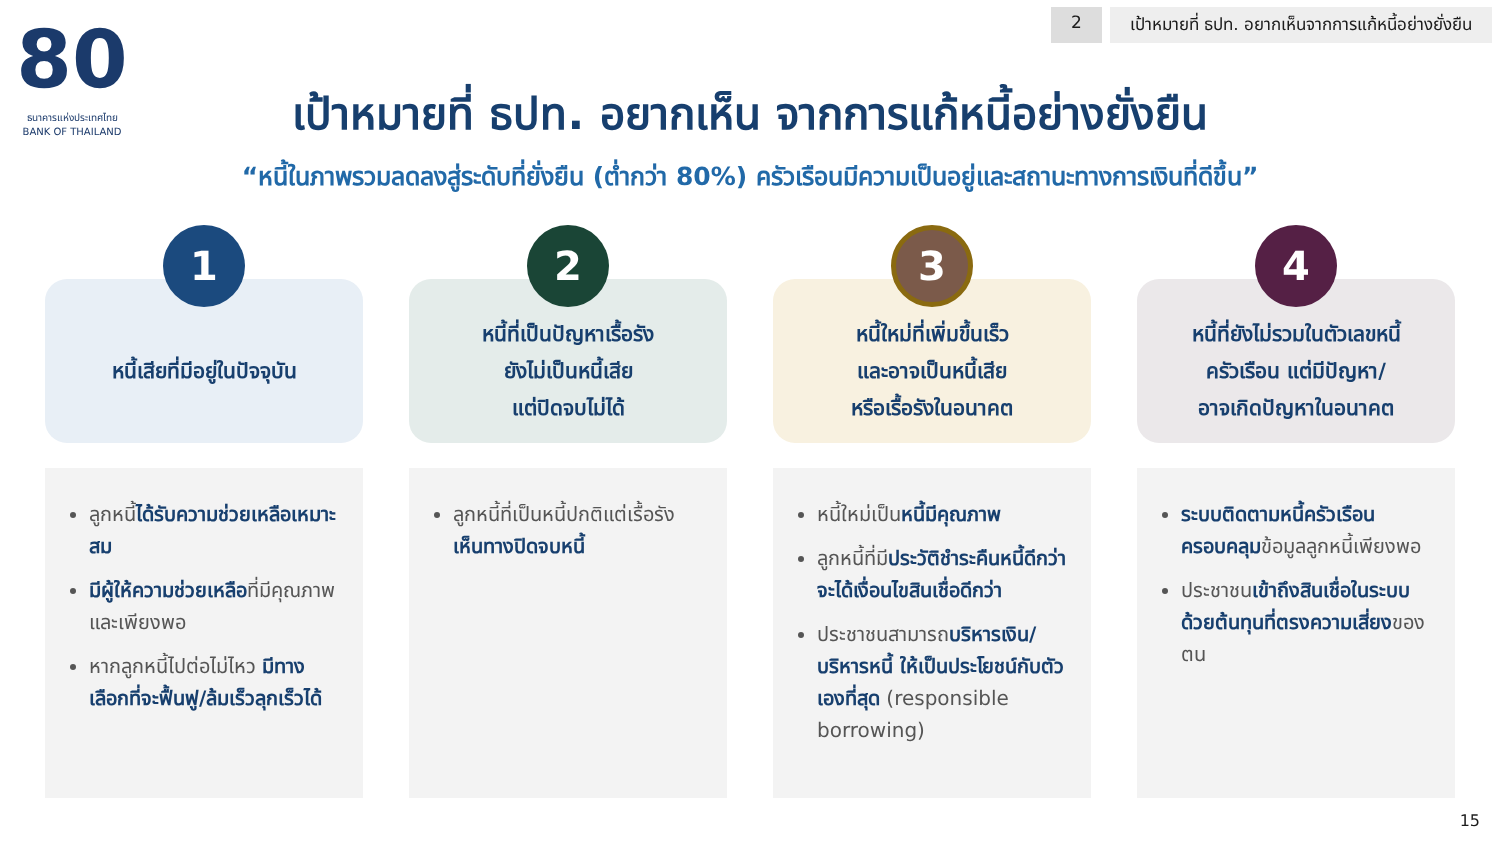80
ธนาคารแห่งประเทศไทย
BANK OF THAILAND
2 เป้าหมายที่ ธปท. อยากเห็นจากการแก้หนี้อย่างยั่งยืน
เป้าหมายที่ ธปท. อยากเห็น จากการแก้หนี้อย่างยั่งยืน
“หนี้ในภาพรวมลดลงสู่ระดับที่ยั่งยืน (ต่ำกว่า 80%) ครัวเรือนมีความเป็นอยู่และสถานะทางการเงินที่ดีขึ้น”
1
หนี้เสียที่มีอยู่ในปัจจุบัน
ลูกหนี้ได้รับความช่วยเหลือเหมาะสม
มีผู้ให้ความช่วยเหลือที่มีคุณภาพและเพียงพอ
หากลูกหนี้ไปต่อไม่ไหว มีทางเลือกที่จะฟื้นฟู/ล้มเร็วลุกเร็วได้
2
หนี้ที่เป็นปัญหาเรื้อรัง
ยังไม่เป็นหนี้เสีย
แต่ปิดจบไม่ได้
ลูกหนี้ที่เป็นหนี้ปกติแต่เรื้อรัง เห็นทางปิดจบหนี้
3
หนี้ใหม่ที่เพิ่มขึ้นเร็ว
และอาจเป็นหนี้เสีย
หรือเรื้อรังในอนาคต
หนี้ใหม่เป็นหนี้มีคุณภาพ
ลูกหนี้ที่มีประวัติชำระคืนหนี้ดีกว่า จะได้เงื่อนไขสินเชื่อดีกว่า
ประชาชนสามารถบริหารเงิน/บริหารหนี้ ให้เป็นประโยชน์กับตัวเองที่สุด (responsible borrowing)
4
หนี้ที่ยังไม่รวมในตัวเลขหนี้
ครัวเรือน แต่มีปัญหา/
อาจเกิดปัญหาในอนาคต
ระบบติดตามหนี้ครัวเรือนครอบคลุมข้อมูลลูกหนี้เพียงพอ
ประชาชนเข้าถึงสินเชื่อในระบบด้วยต้นทุนที่ตรงความเสี่ยงของตน
15